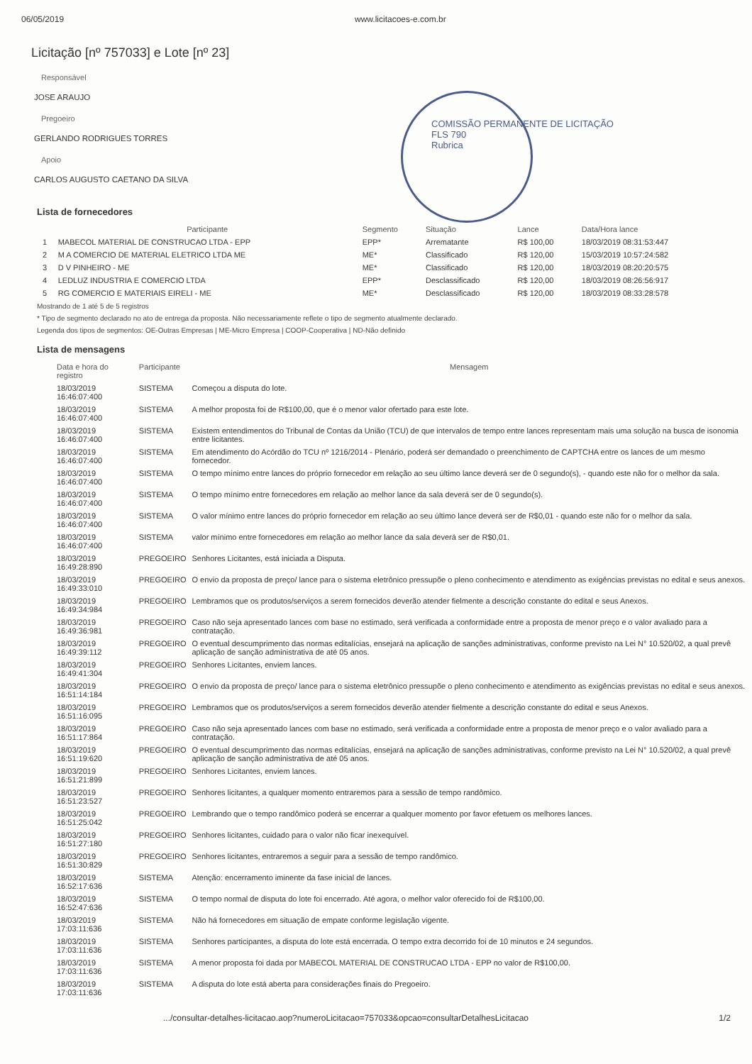06/05/2019 www.licitacoes-e.com.br
Licitação [nº 757033] e Lote [nº 23]
Responsável
JOSE ARAUJO
Pregoeiro
GERLANDO RODRIGUES TORRES
Apoio
CARLOS AUGUSTO CAETANO DA SILVA
COMISSÃO PERMANENTE DE LICITAÇÃO
FLS 790
Rubrica
Lista de fornecedores
| | Participante | Segmento | Situação | Lance | Data/Hora lance |
| --- | --- | --- | --- | --- | --- |
| 1 | MABECOL MATERIAL DE CONSTRUCAO LTDA - EPP | EPP* | Arrematante | R$ 100,00 | 18/03/2019 08:31:53:447 |
| 2 | M A COMERCIO DE MATERIAL ELETRICO LTDA ME | ME* | Classificado | R$ 120,00 | 15/03/2019 10:57:24:582 |
| 3 | D V PINHEIRO - ME | ME* | Classificado | R$ 120,00 | 18/03/2019 08:20:20:575 |
| 4 | LEDLUZ INDUSTRIA E COMERCIO LTDA | EPP* | Desclassificado | R$ 120,00 | 18/03/2019 08:26:56:917 |
| 5 | RG COMERCIO E MATERIAIS EIRELI - ME | ME* | Desclassificado | R$ 120,00 | 18/03/2019 08:33:28:578 |
Mostrando de 1 até 5 de 5 registros
* Tipo de segmento declarado no ato de entrega da proposta. Não necessariamente reflete o tipo de segmento atualmente declarado.
Legenda dos tipos de segmentos: OE-Outras Empresas | ME-Micro Empresa | COOP-Cooperativa | ND-Não definido
Lista de mensagens
| Data e hora do registro | Participante | Mensagem |
| --- | --- | --- |
| 18/03/2019 16:46:07:400 | SISTEMA | Começou a disputa do lote. |
| 18/03/2019 16:46:07:400 | SISTEMA | A melhor proposta foi de R$100,00, que é o menor valor ofertado para este lote. |
| 18/03/2019 16:46:07:400 | SISTEMA | Existem entendimentos do Tribunal de Contas da União (TCU) de que intervalos de tempo entre lances representam mais uma solução na busca de isonomia entre licitantes. |
| 18/03/2019 16:46:07:400 | SISTEMA | Em atendimento do Acórdão do TCU nº 1216/2014 - Plenário, poderá ser demandado o preenchimento de CAPTCHA entre os lances de um mesmo fornecedor. |
| 18/03/2019 16:46:07:400 | SISTEMA | O tempo mínimo entre lances do próprio fornecedor em relação ao seu último lance deverá ser de 0 segundo(s), - quando este não for o melhor da sala. |
| 18/03/2019 16:46:07:400 | SISTEMA | O tempo mínimo entre fornecedores em relação ao melhor lance da sala deverá ser de 0 segundo(s). |
| 18/03/2019 16:46:07:400 | SISTEMA | O valor mínimo entre lances do próprio fornecedor em relação ao seu último lance deverá ser de R$0,01 - quando este não for o melhor da sala. |
| 18/03/2019 16:46:07:400 | SISTEMA | valor mínimo entre fornecedores em relação ao melhor lance da sala deverá ser de R$0,01. |
| 18/03/2019 16:49:28:890 | PREGOEIRO | Senhores Licitantes, está iniciada a Disputa. |
| 18/03/2019 16:49:33:010 | PREGOEIRO | O envio da proposta de preço/ lance para o sistema eletrônico pressupõe o pleno conhecimento e atendimento as exigências previstas no edital e seus anexos. |
| 18/03/2019 16:49:34:984 | PREGOEIRO | Lembramos que os produtos/serviços a serem fornecidos deverão atender fielmente a descrição constante do edital e seus Anexos. |
| 18/03/2019 16:49:36:981 | PREGOEIRO | Caso não seja apresentado lances com base no estimado, será verificada a conformidade entre a proposta de menor preço e o valor avaliado para a contratação. |
| 18/03/2019 16:49:39:112 | PREGOEIRO | O eventual descumprimento das normas editalícias, ensejará na aplicação de sanções administrativas, conforme previsto na Lei N° 10.520/02, a qual prevê aplicação de sanção administrativa de até 05 anos. |
| 18/03/2019 16:49:41:304 | PREGOEIRO | Senhores Licitantes, enviem lances. |
| 18/03/2019 16:51:14:184 | PREGOEIRO | O envio da proposta de preço/ lance para o sistema eletrônico pressupõe o pleno conhecimento e atendimento as exigências previstas no edital e seus anexos. |
| 18/03/2019 16:51:16:095 | PREGOEIRO | Lembramos que os produtos/serviços a serem fornecidos deverão atender fielmente a descrição constante do edital e seus Anexos. |
| 18/03/2019 16:51:17:864 | PREGOEIRO | Caso não seja apresentado lances com base no estimado, será verificada a conformidade entre a proposta de menor preço e o valor avaliado para a contratação. |
| 18/03/2019 16:51:19:620 | PREGOEIRO | O eventual descumprimento das normas editalícias, ensejará na aplicação de sanções administrativas, conforme previsto na Lei N° 10.520/02, a qual prevê aplicação de sanção administrativa de até 05 anos. |
| 18/03/2019 16:51:21:899 | PREGOEIRO | Senhores Licitantes, enviem lances. |
| 18/03/2019 16:51:23:527 | PREGOEIRO | Senhores licitantes, a qualquer momento entraremos para a sessão de tempo randômico. |
| 18/03/2019 16:51:25:042 | PREGOEIRO | Lembrando que o tempo randômico poderá se encerrar a qualquer momento por favor efetuem os melhores lances. |
| 18/03/2019 16:51:27:180 | PREGOEIRO | Senhores licitantes, cuidado para o valor não ficar inexequível. |
| 18/03/2019 16:51:30:829 | PREGOEIRO | Senhores licitantes, entraremos a seguir para a sessão de tempo randômico. |
| 18/03/2019 16:52:17:636 | SISTEMA | Atenção: encerramento iminente da fase inicial de lances. |
| 18/03/2019 16:52:47:636 | SISTEMA | O tempo normal de disputa do lote foi encerrado. Até agora, o melhor valor oferecido foi de R$100,00. |
| 18/03/2019 17:03:11:636 | SISTEMA | Não há fornecedores em situação de empate conforme legislação vigente. |
| 18/03/2019 17:03:11:636 | SISTEMA | Senhores participantes, a disputa do lote está encerrada. O tempo extra decorrido foi de 10 minutos e 24 segundos. |
| 18/03/2019 17:03:11:636 | SISTEMA | A menor proposta foi dada por MABECOL MATERIAL DE CONSTRUCAO LTDA - EPP no valor de R$100,00. |
| 18/03/2019 17:03:11:636 | SISTEMA | A disputa do lote está aberta para considerações finais do Pregoeiro. |
.../consultar-detalhes-licitacao.aop?numeroLicitacao=757033&opcao=consultarDetalhesLicitacao 1/2